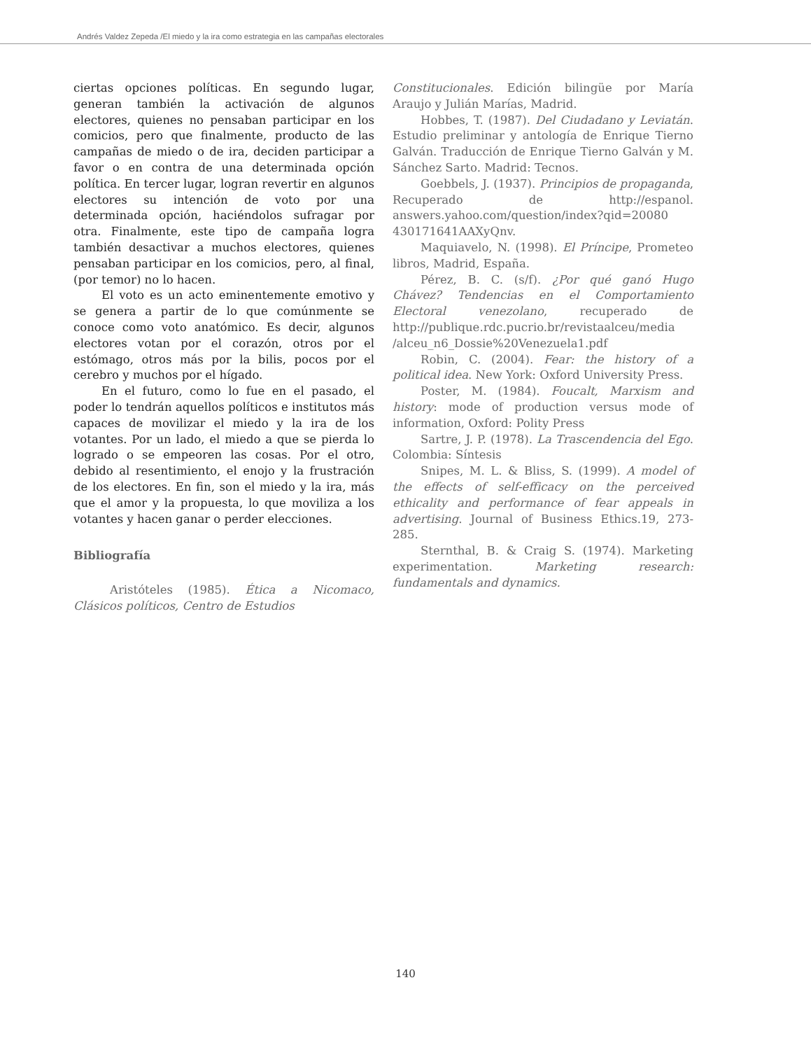Andrés Valdez Zepeda /El miedo y la ira como estrategia en las campañas electorales
ciertas opciones políticas. En segundo lugar, generan también la activación de algunos electores, quienes no pensaban participar en los comicios, pero que finalmente, producto de las campañas de miedo o de ira, deciden participar a favor o en contra de una determinada opción política. En tercer lugar, logran revertir en algunos electores su intención de voto por una determinada opción, haciéndolos sufragar por otra. Finalmente, este tipo de campaña logra también desactivar a muchos electores, quienes pensaban participar en los comicios, pero, al final, (por temor) no lo hacen.
El voto es un acto eminentemente emotivo y se genera a partir de lo que comúnmente se conoce como voto anatómico. Es decir, algunos electores votan por el corazón, otros por el estómago, otros más por la bilis, pocos por el cerebro y muchos por el hígado.
En el futuro, como lo fue en el pasado, el poder lo tendrán aquellos políticos e institutos más capaces de movilizar el miedo y la ira de los votantes. Por un lado, el miedo a que se pierda lo logrado o se empeoren las cosas. Por el otro, debido al resentimiento, el enojo y la frustración de los electores. En fin, son el miedo y la ira, más que el amor y la propuesta, lo que moviliza a los votantes y hacen ganar o perder elecciones.
Bibliografía
Aristóteles (1985). Ética a Nicomaco, Clásicos políticos, Centro de Estudios
Constitucionales. Edición bilingüe por María Araujo y Julián Marías, Madrid.
Hobbes, T. (1987). Del Ciudadano y Leviatán. Estudio preliminar y antología de Enrique Tierno Galván. Traducción de Enrique Tierno Galván y M. Sánchez Sarto. Madrid: Tecnos.
Goebbels, J. (1937). Principios de propaganda, Recuperado de http://espanol. answers.yahoo.com/question/index?qid=20080 430171641AAXyQnv.
Maquiavelo, N. (1998). El Príncipe, Prometeo libros, Madrid, España.
Pérez, B. C. (s/f). ¿Por qué ganó Hugo Chávez? Tendencias en el Comportamiento Electoral venezolano, recuperado de http://publique.rdc.pucrio.br/revistaalceu/media /alceu_n6_Dossie%20Venezuela1.pdf
Robin, C. (2004). Fear: the history of a political idea. New York: Oxford University Press.
Poster, M. (1984). Foucalt, Marxism and history: mode of production versus mode of information, Oxford: Polity Press
Sartre, J. P. (1978). La Trascendencia del Ego. Colombia: Síntesis
Snipes, M. L. & Bliss, S. (1999). A model of the effects of self-efficacy on the perceived ethicality and performance of fear appeals in advertising. Journal of Business Ethics.19, 273-285.
Sternthal, B. & Craig S. (1974). Marketing experimentation. Marketing research: fundamentals and dynamics.
140